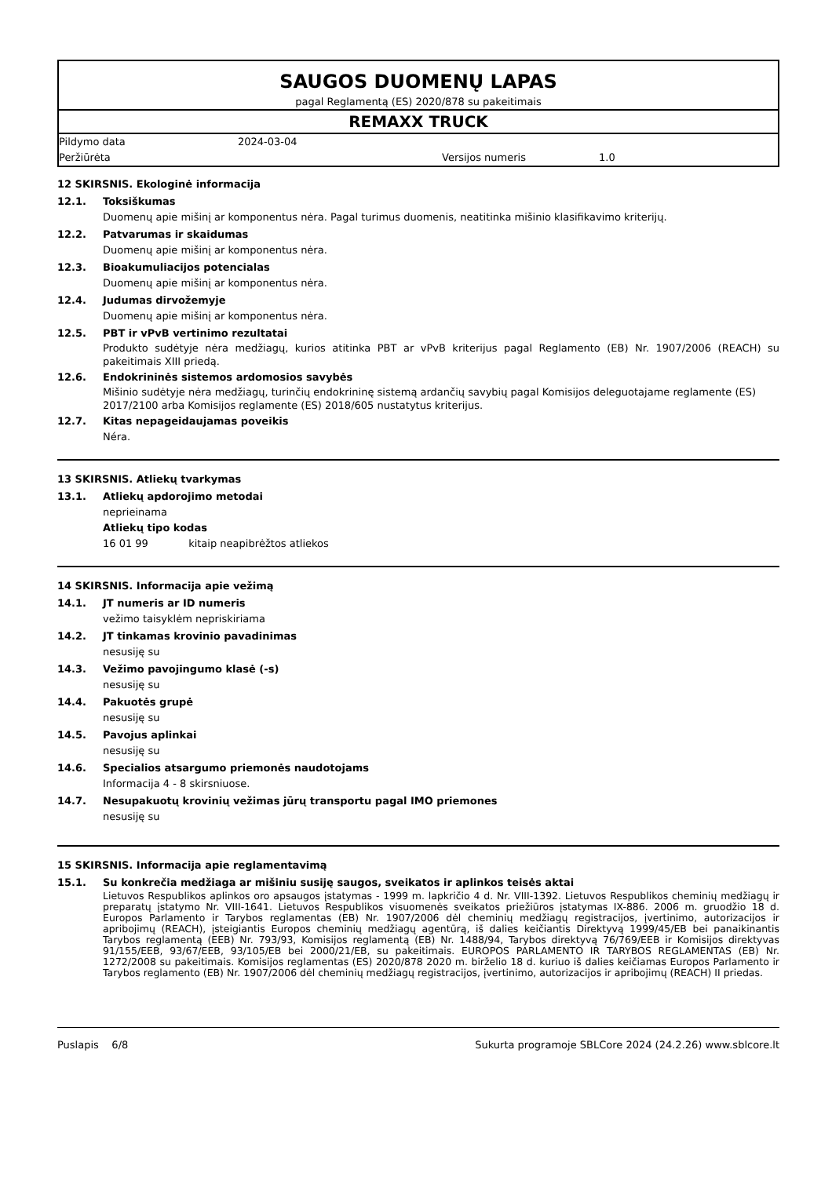SAUGOS DUOMENŲ LAPAS
pagal Reglamentą (ES) 2020/878 su pakeitimais
REMAXX TRUCK
Pildymo data 2024-03-04
Peržiūrėta Versijos numeris 1.0
12 SKIRSNIS. Ekologinė informacija
12.1. Toksiškumas
Duomenų apie mišinį ar komponentus nėra. Pagal turimus duomenis, neatitinka mišinio klasifikavimo kriterijų.
12.2. Patvarumas ir skaidumas
Duomenų apie mišinį ar komponentus nėra.
12.3. Bioakumuliacijos potencialas
Duomenų apie mišinį ar komponentus nėra.
12.4. Judumas dirvožemyje
Duomenų apie mišinį ar komponentus nėra.
12.5. PBT ir vPvB vertinimo rezultatai
Produkto sudėtyje nėra medžiagų, kurios atitinka PBT ar vPvB kriterijus pagal Reglamento (EB) Nr. 1907/2006 (REACH) su pakeitimais XIII priedą.
12.6. Endokrininės sistemos ardomosios savybės
Mišinio sudėtyje nėra medžiagų, turinčių endokrininę sistemą ardančių savybių pagal Komisijos deleguotajame reglamente (ES) 2017/2100 arba Komisijos reglamente (ES) 2018/605 nustatytus kriterijus.
12.7. Kitas nepageidaujamas poveikis
Néra.
13 SKIRSNIS. Atliekų tvarkymas
13.1. Atliekų apdorojimo metodai
neprieinama
Atliekų tipo kodas
16 01 99 kitaip neapibrėžtos atliekos
14 SKIRSNIS. Informacija apie vežimą
14.1. JT numeris ar ID numeris
vežimo taisyklėm nepriskiriama
14.2. JT tinkamas krovinio pavadinimas
nesusiję su
14.3. Vežimo pavojingumo klasė (-s)
nesusiję su
14.4. Pakuotės grupė
nesusiję su
14.5. Pavojus aplinkai
nesusiję su
14.6. Specialios atsargumo priemonės naudotojams
Informacija 4 - 8 skirsniuose.
14.7. Nesupakuotų krovinių vežimas jūrų transportu pagal IMO priemones
nesusiję su
15 SKIRSNIS. Informacija apie reglamentavimą
15.1. Su konkrečia medžiaga ar mišiniu susiję saugos, sveikatos ir aplinkos teisės aktai
Lietuvos Respublikos aplinkos oro apsaugos įstatymas - 1999 m. lapkričio 4 d. Nr. VIII-1392. Lietuvos Respublikos cheminių medžiagų ir preparatų įstatymo Nr. VIII-1641. Lietuvos Respublikos visuomenės sveikatos priežiūros įstatymas IX-886. 2006 m. gruodžio 18 d. Europos Parlamento ir Tarybos reglamentas (EB) Nr. 1907/2006 dėl cheminių medžiagų registracijos, įvertinimo, autorizacijos ir apribojimų (REACH), įsteigiantis Europos cheminių medžiagų agentūrą, iš dalies keičiantis Direktyvą 1999/45/EB bei panaikinantis Tarybos reglamentą (EEB) Nr. 793/93, Komisijos reglamentą (EB) Nr. 1488/94, Tarybos direktyvą 76/769/EEB ir Komisijos direktyvas 91/155/EEB, 93/67/EEB, 93/105/EB bei 2000/21/EB, su pakeitimais. EUROPOS PARLAMENTO IR TARYBOS REGLAMENTAS (EB) Nr. 1272/2008 su pakeitimais. Komisijos reglamentas (ES) 2020/878 2020 m. birželio 18 d. kuriuo iš dalies keičiamas Europos Parlamento ir Tarybos reglamento (EB) Nr. 1907/2006 dėl cheminių medžiagų registracijos, įvertinimo, autorizacijos ir apribojimų (REACH) II priedas.
Puslapis 6/8 Sukurta programoje SBLCore 2024 (24.2.26) www.sblcore.lt